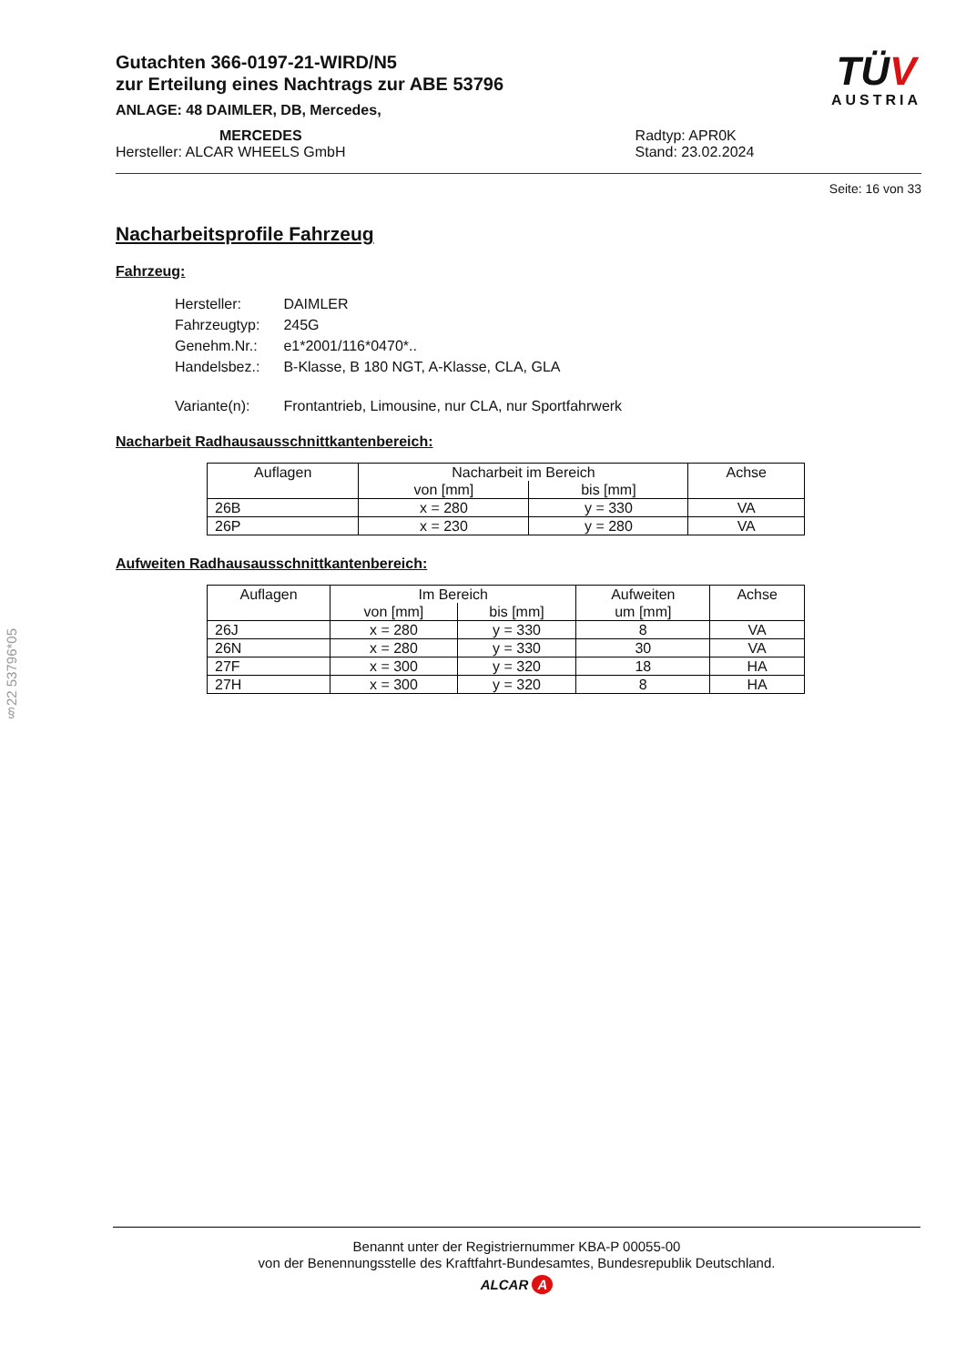§22 53796*05
Gutachten 366-0197-21-WIRD/N5
zur Erteilung eines Nachtrags zur ABE 53796
ANLAGE: 48 DAIMLER, DB, Mercedes,
MERCEDES
Hersteller: ALCAR WHEELS GmbH
Radtyp: APR0K
Stand: 23.02.2024
TÜ V
AUSTRIA
Seite: 16 von 33
Nacharbeitsprofile Fahrzeug
Fahrzeug:
| Hersteller: | DAIMLER |
| Fahrzeugtyp: | 245G |
| Genehm.Nr.: | e1*2001/116*0470*.. |
| Handelsbez.: | B-Klasse, B 180 NGT, A-Klasse, CLA, GLA |
| Variante(n): | Frontantrieb, Limousine, nur CLA, nur Sportfahrwerk |
Nacharbeit Radhausausschnittkantenbereich:
| Auflagen | Nacharbeit im Bereich | | Achse |
| --- | --- | --- | --- |
| | von [mm] | bis [mm] | |
| 26B | x = 280 | y = 330 | VA |
| 26P | x = 230 | y = 280 | VA |
Aufweiten Radhausausschnittkantenbereich:
| Auflagen | Im Bereich | | Aufweiten um [mm] | Achse |
| --- | --- | --- | --- | --- |
| | von [mm] | bis [mm] | | |
| 26J | x = 280 | y = 330 | 8 | VA |
| 26N | x = 280 | y = 330 | 30 | VA |
| 27F | x = 300 | y = 320 | 18 | HA |
| 27H | x = 300 | y = 320 | 8 | HA |
Benannt unter der Registriernummer KBA-P 00055-00
von der Benennungsstelle des Kraftfahrt-Bundesamtes, Bundesrepublik Deutschland.
ALCAR A